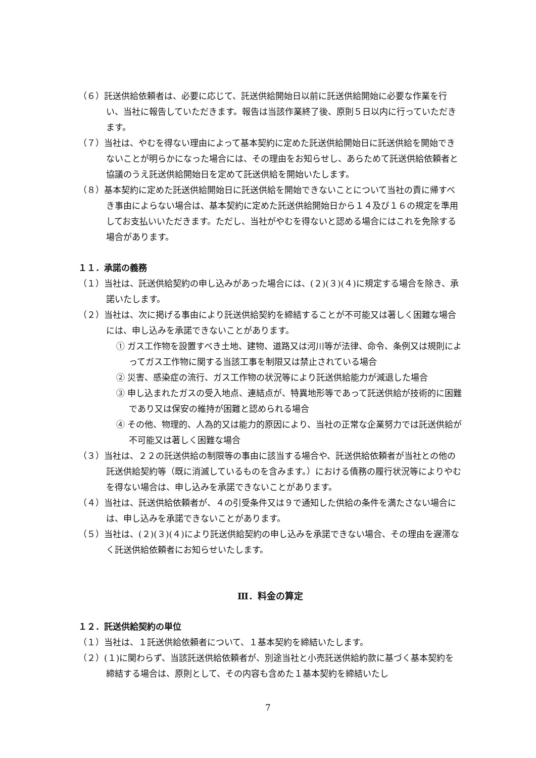（６）託送供給依頼者は、必要に応じて、託送供給開始日以前に託送供給開始に必要な作業を行い、当社に報告していただきます。報告は当該作業終了後、原則５日以内に行っていただきます。
（７）当社は、やむを得ない理由によって基本契約に定めた託送供給開始日に託送供給を開始できないことが明らかになった場合には、その理由をお知らせし、あらためて託送供給依頼者と協議のうえ託送供給開始日を定めて託送供給を開始いたします。
（８）基本契約に定めた託送供給開始日に託送供給を開始できないことについて当社の責に帰すべき事由によらない場合は、基本契約に定めた託送供給開始日から１４及び１６の規定を準用してお支払いいただきます。ただし、当社がやむを得ないと認める場合にはこれを免除する場合があります。
１１．承諾の義務
（１）当社は、託送供給契約の申し込みがあった場合には、(２)(３)(４)に規定する場合を除き、承諾いたします。
（２）当社は、次に掲げる事由により託送供給契約を締結することが不可能又は著しく困難な場合には、申し込みを承諾できないことがあります。
① ガス工作物を設置すべき土地、建物、道路又は河川等が法律、命令、条例又は規則によってガス工作物に関する当該工事を制限又は禁止されている場合
② 災害、感染症の流行、ガス工作物の状況等により託送供給能力が減退した場合
③ 申し込まれたガスの受入地点、連結点が、特異地形等であって託送供給が技術的に困難であり又は保安の維持が困難と認められる場合
④ その他、物理的、人為的又は能力的原因により、当社の正常な企業努力では託送供給が不可能又は著しく困難な場合
（３）当社は、２２の託送供給の制限等の事由に該当する場合や、託送供給依頼者が当社との他の託送供給契約等（既に消滅しているものを含みます。）における債務の履行状況等によりやむを得ない場合は、申し込みを承諾できないことがあります。
（４）当社は、託送供給依頼者が、４の引受条件又は９で通知した供給の条件を満たさない場合には、申し込みを承諾できないことがあります。
（５）当社は、(２)(３)(４)により託送供給契約の申し込みを承諾できない場合、その理由を遅滞なく託送供給依頼者にお知らせいたします。
Ⅲ．料金の算定
１２．託送供給契約の単位
（１）当社は、１託送供給依頼者について、１基本契約を締結いたします。
（２）(１)に関わらず、当該託送供給依頼者が、別途当社と小売託送供給約款に基づく基本契約を締結する場合は、原則として、その内容も含めた１基本契約を締結いたし
7